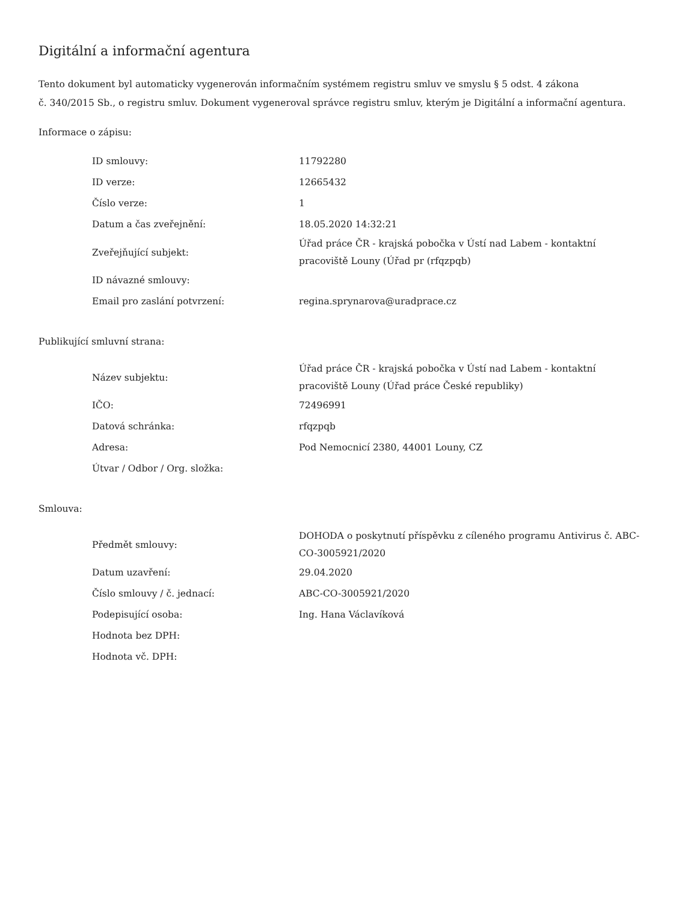Digitální a informační agentura
Tento dokument byl automaticky vygenerován informačním systémem registru smluv ve smyslu § 5 odst. 4 zákona
č. 340/2015 Sb., o registru smluv. Dokument vygeneroval správce registru smluv, kterým je Digitální a informační agentura.
Informace o zápisu:
| ID smlouvy: | 11792280 |
| ID verze: | 12665432 |
| Číslo verze: | 1 |
| Datum a čas zveřejnění: | 18.05.2020 14:32:21 |
| Zveřejňující subjekt: | Úřad práce ČR - krajská pobočka v Ústí nad Labem - kontaktní pracoviště Louny (Úřad pr (rfqzpqb) |
| ID návazné smlouvy: | |
| Email pro zaslání potvrzení: | regina.sprynarova@uradprace.cz |
Publikující smluvní strana:
| Název subjektu: | Úřad práce ČR - krajská pobočka v Ústí nad Labem - kontaktní pracoviště Louny (Úřad práce České republiky) |
| IČO: | 72496991 |
| Datová schránka: | rfqzpqb |
| Adresa: | Pod Nemocnicí 2380, 44001 Louny, CZ |
| Útvar / Odbor / Org. složka: | |
Smlouva:
| Předmět smlouvy: | DOHODA o poskytnutí příspěvku z cíleného programu Antivirus č. ABC-CO-3005921/2020 |
| Datum uzavření: | 29.04.2020 |
| Číslo smlouvy / č. jednací: | ABC-CO-3005921/2020 |
| Podepisující osoba: | Ing. Hana Václavíková |
| Hodnota bez DPH: | |
| Hodnota vč. DPH: | |